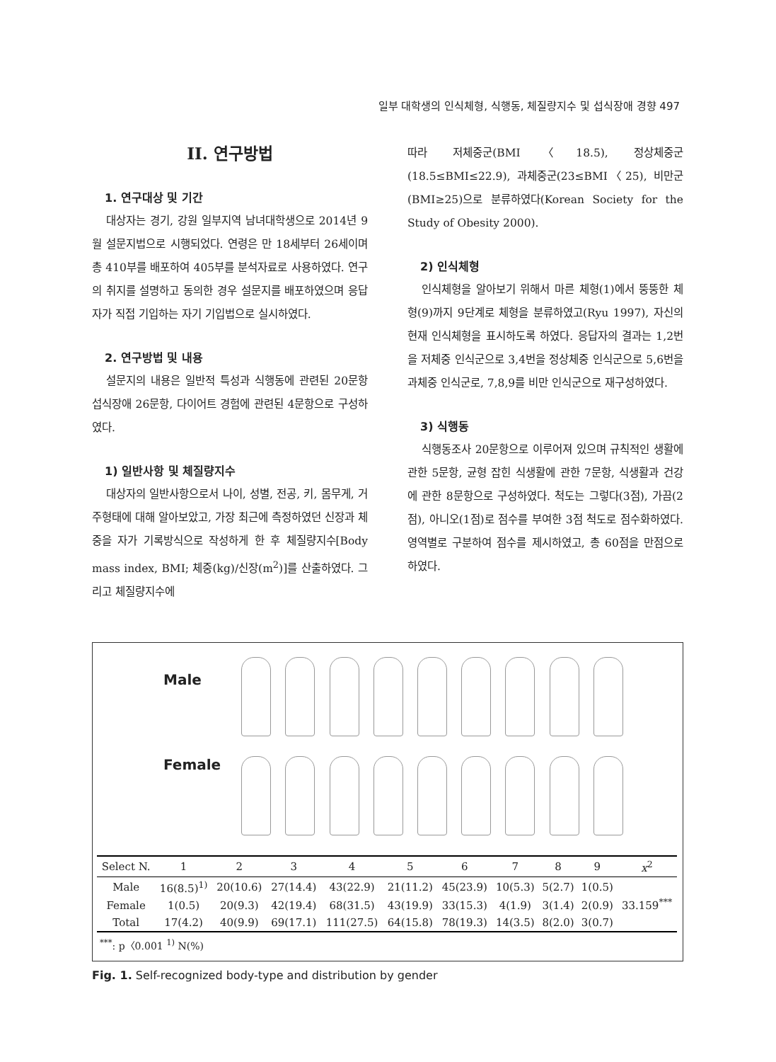일부 대학생의 인식체형, 식행동, 체질량지수 및 섭식장애 경향 497
II. 연구방법
1. 연구대상 및 기간
대상자는 경기, 강원 일부지역 남녀대학생으로 2014년 9월 설문지법으로 시행되었다. 연령은 만 18세부터 26세이며 총 410부를 배포하여 405부를 분석자료로 사용하였다. 연구의 취지를 설명하고 동의한 경우 설문지를 배포하였으며 응답자가 직접 기입하는 자기 기입법으로 실시하였다.
2. 연구방법 및 내용
설문지의 내용은 일반적 특성과 식행동에 관련된 20문항 섭식장애 26문항, 다이어트 경험에 관련된 4문항으로 구성하였다.
1) 일반사항 및 체질량지수
대상자의 일반사항으로서 나이, 성별, 전공, 키, 몸무게, 거주형태에 대해 알아보았고, 가장 최근에 측정하였던 신장과 체중을 자가 기록방식으로 작성하게 한 후 체질량지수[Body mass index, BMI; 체중(kg)/신장(m<sup>2</sup>)]를 산출하였다. 그리고 체질량지수에
따라 저체중군(BMI〈18.5), 정상체중군(18.5≤BMI≤22.9), 과체중군(23≤BMI〈25), 비만군(BMI≥25)으로 분류하였다(Korean Society for the Study of Obesity 2000).
2) 인식체형
인식체형을 알아보기 위해서 마른 체형(1)에서 뚱뚱한 체형(9)까지 9단계로 체형을 분류하였고(Ryu 1997), 자신의 현재 인식체형을 표시하도록 하였다. 응답자의 결과는 1,2번을 저체중 인식군으로 3,4번을 정상체중 인식군으로 5,6번을 과체중 인식군로, 7,8,9를 비만 인식군으로 재구성하였다.
3) 식행동
식행동조사 20문항으로 이루어져 있으며 규칙적인 생활에 관한 5문항, 균형 잡힌 식생활에 관한 7문항, 식생활과 건강에 관한 8문항으로 구성하였다. 척도는 그렇다(3점), 가끔(2점), 아니오(1점)로 점수를 부여한 3점 척도로 점수화하였다. 영역별로 구분하여 점수를 제시하였고, 총 60점을 만점으로 하였다.
Male
Female
| Select N. | 1 | 2 | 3 | 4 | 5 | 6 | 7 | 8 | 9 | x<sup>2</sup> |
| --- | --- | --- | --- | --- | --- | --- | --- | --- | --- | --- |
| Male | 16(8.5)<sup>1)</sup> | 20(10.6) | 27(14.4) | 43(22.9) | 21(11.2) | 45(23.9) | 10(5.3) | 5(2.7) | 1(0.5) | 33.159<sup>***</sup> |
| Female | 1(0.5) | 20(9.3) | 42(19.4) | 68(31.5) | 43(19.9) | 33(15.3) | 4(1.9) | 3(1.4) | 2(0.9) | |
| Total | 17(4.2) | 40(9.9) | 69(17.1) | 111(27.5) | 64(15.8) | 78(19.3) | 14(3.5) | 8(2.0) | 3(0.7) | |
<sup>***</sup>: p〈0.001 <sup>1)</sup> N(%)
Fig. 1. Self-recognized body-type and distribution by gender